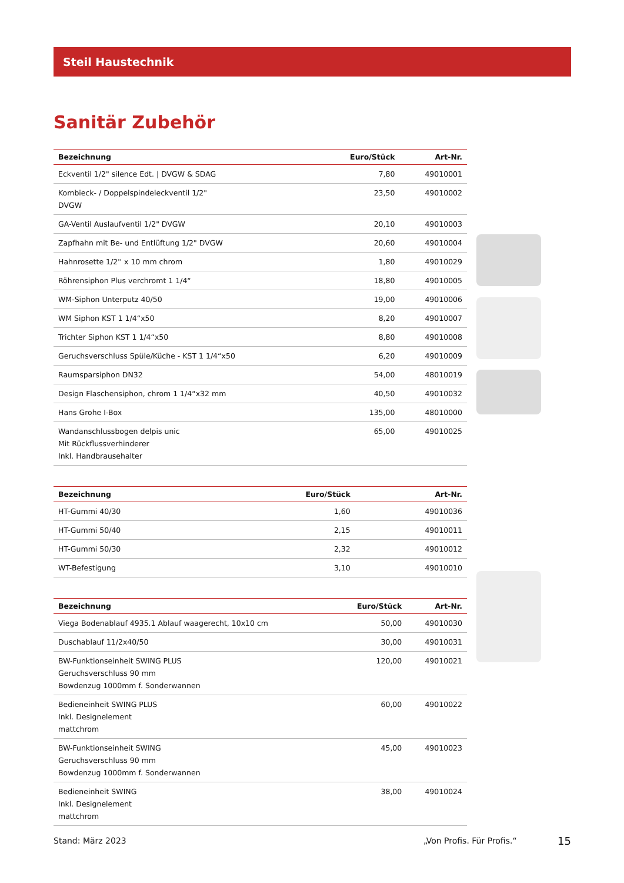Steil Haustechnik
Sanitär Zubehör
| Bezeichnung | Euro/Stück | Art-Nr. |
| --- | --- | --- |
| Eckventil 1/2" silence Edt. / DVGW & SDAG | 7,80 | 49010001 |
| Kombieck- / Doppelspindeleckventil 1/2" DVGW | 23,50 | 49010002 |
| GA-Ventil Auslaufventil 1/2" DVGW | 20,10 | 49010003 |
| Zapfhahn mit Be- und Entlüftung 1/2" DVGW | 20,60 | 49010004 |
| Hahnrosette 1/2'' x 10 mm chrom | 1,80 | 49010029 |
| Röhrensiphon Plus verchromt 1 1/4“ | 18,80 | 49010005 |
| WM-Siphon Unterputz 40/50 | 19,00 | 49010006 |
| WM Siphon KST 1 1/4“x50 | 8,20 | 49010007 |
| Trichter Siphon KST 1 1/4“x50 | 8,80 | 49010008 |
| Geruchsverschluss Spüle/Küche - KST 1 1/4“x50 | 6,20 | 49010009 |
| Raumsparsiphon DN32 | 54,00 | 48010019 |
| Design Flaschensiphon, chrom 1 1/4“x32 mm | 40,50 | 49010032 |
| Hans Grohe I-Box | 135,00 | 48010000 |
| Wandanschlussbogen delpis unic Mit Rückflussverhinderer Inkl. Handbrausehalter | 65,00 | 49010025 |
| Bezeichnung | Euro/Stück | Art-Nr. |
| --- | --- | --- |
| HT-Gummi 40/30 | 1,60 | 49010036 |
| HT-Gummi 50/40 | 2,15 | 49010011 |
| HT-Gummi 50/30 | 2,32 | 49010012 |
| WT-Befestigung | 3,10 | 49010010 |
| Bezeichnung | Euro/Stück | Art-Nr. |
| --- | --- | --- |
| Viega Bodenablauf 4935.1 Ablauf waagerecht, 10x10 cm | 50,00 | 49010030 |
| Duschablauf 11/2x40/50 | 30,00 | 49010031 |
| BW-Funktionseinheit SWING PLUS Geruchsverschluss 90 mm Bowdenzug 1000mm f. Sonderwannen | 120,00 | 49010021 |
| Bedieneinheit SWING PLUS Inkl. Designelement mattchrom | 60,00 | 49010022 |
| BW-Funktionseinheit SWING Geruchsverschluss 90 mm Bowdenzug 1000mm f. Sonderwannen | 45,00 | 49010023 |
| Bedieneinheit SWING Inkl. Designelement mattchrom | 38,00 | 49010024 |
Stand: März 2023 „Von Profis. Für Profis.“ 15